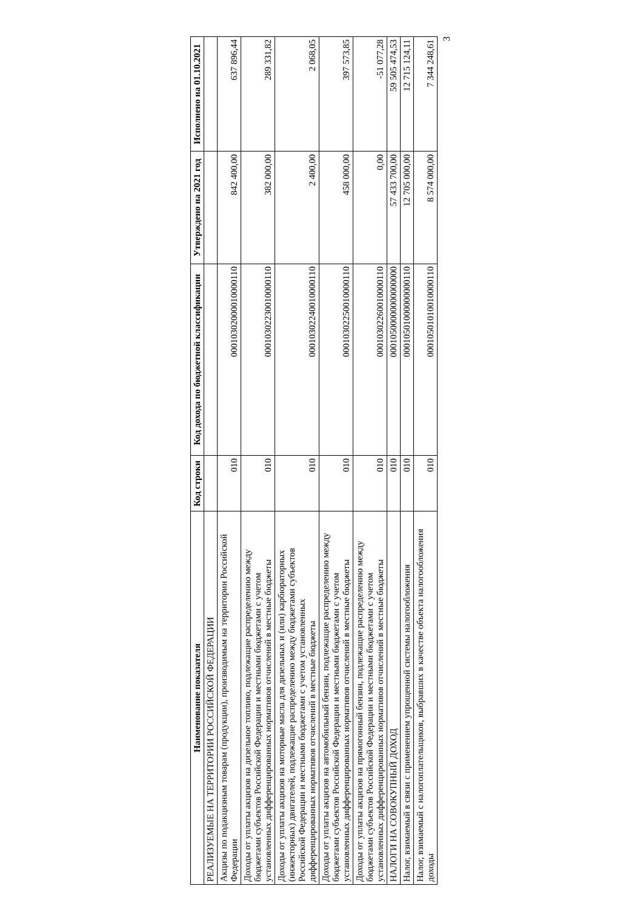| Наименование показателя | Код строки | Код дохода по бюджетной классификации | Утверждено на 2021 год | Исполнено на 01.10.2021 |
| --- | --- | --- | --- | --- |
| РЕАЛИЗУЕМЫЕ НА ТЕРРИТОРИИ РОССИЙСКОЙ ФЕДЕРАЦИИ | | | | |
| Акцизы по подакцизным товарам (продукции), производимым на территории Российской Федерации | 010 | 00010302000010000110 | 842 400,00 | 637 896,44 |
| Доходы от уплаты акцизов на дизельное топливо, подлежащие распределению между бюджетами субъектов Российской Федерации и местными бюджетами с учетом установленных дифференцированных нормативов отчислений в местные бюджеты | 010 | 00010302230010000110 | 382 000,00 | 289 331,82 |
| Доходы от уплаты акцизов на моторные масла для дизельных и (или) карбюраторных (инжекторных) двигателей, подлежащие распределению между бюджетами субъектов Российской Федерации и местными бюджетами с учетом установленных дифференцированных нормативов отчислений в местные бюджеты | 010 | 00010302240010000110 | 2 400,00 | 2 068,05 |
| Доходы от уплаты акцизов на автомобильный бензин, подлежащие распределению между бюджетами субъектов Российской Федерации и местными бюджетами с учетом установленных дифференцированных нормативов отчислений в местные бюджеты | 010 | 00010302250010000110 | 458 000,00 | 397 573,85 |
| Доходы от уплаты акцизов на прямогонный бензин, подлежащие распределению между бюджетами субъектов Российской Федерации и местными бюджетами с учетом установленных дифференцированных нормативов отчислений в местные бюджеты | 010 | 00010302260010000110 | 0,00 | -51 077,28 |
| НАЛОГИ НА СОВОКУПНЫЙ ДОХОД | 010 | 00010500000000000000 | 57 433 700,00 | 59 505 474,53 |
| Налог, взимаемый в связи с применением упрощенной системы налогообложения | 010 | 00010501000000000110 | 12 705 000,00 | 12 715 124,11 |
| Налог, взимаемый с налогоплательщиков, выбравших в качестве объекта налогообложения доходы | 010 | 00010501010010000110 | 8 574 000,00 | 7 344 248,61 |
3